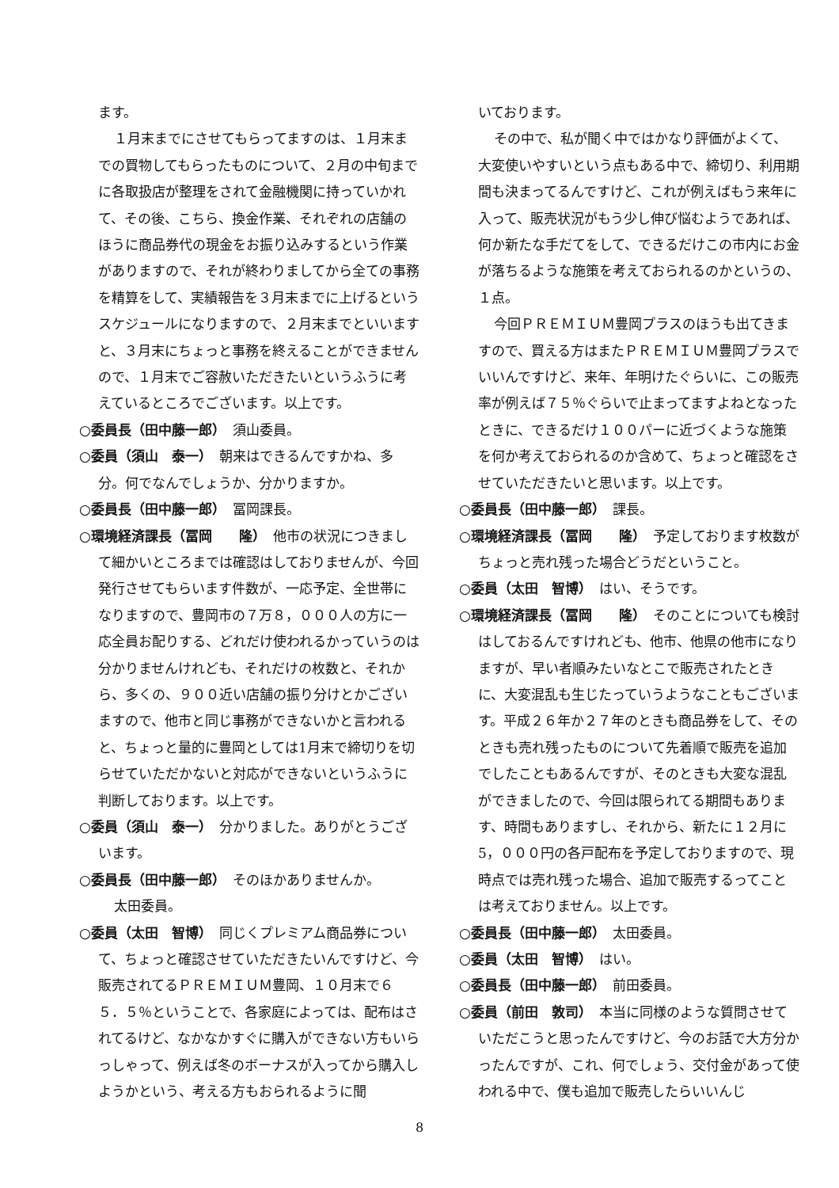ます。
１月末までにさせてもらってますのは、１月末までの買物してもらったものについて、２月の中旬までに各取扱店が整理をされて金融機関に持っていかれて、その後、こちら、換金作業、それぞれの店舗のほうに商品券代の現金をお振り込みするという作業がありますので、それが終わりましてから全ての事務を精算をして、実績報告を３月末までに上げるというスケジュールになりますので、２月末までといいますと、３月末にちょっと事務を終えることができませんので、１月末でご容赦いただきたいというふうに考えているところでございます。以上です。
○委員長（田中藤一郎）　須山委員。
○委員（須山　泰一）　朝来はできるんですかね、多分。何でなんでしょうか、分かりますか。
○委員長（田中藤一郎）　冨岡課長。
○環境経済課長（冨岡　　隆）　他市の状況につきまして細かいところまでは確認はしておりませんが、今回発行させてもらいます件数が、一応予定、全世帯になりますので、豊岡市の７万８，０００人の方に一応全員お配りする、どれだけ使われるかっていうのは分かりませんけれども、それだけの枚数と、それから、多くの、９００近い店舗の振り分けとかございますので、他市と同じ事務ができないかと言われると、ちょっと量的に豊岡としては1月末で締切りを切らせていただかないと対応ができないというふうに判断しております。以上です。
○委員（須山　泰一）　分かりました。ありがとうございます。
○委員長（田中藤一郎）　そのほかありませんか。
太田委員。
○委員（太田　智博）　同じくプレミアム商品券について、ちょっと確認させていただきたいんですけど、今販売されてるＰＲＥＭＩＵＭ豊岡、１０月末で６５．５％ということで、各家庭によっては、配布はされてるけど、なかなかすぐに購入ができない方もいらっしゃって、例えば冬のボーナスが入ってから購入しようかという、考える方もおられるように聞
いております。
その中で、私が聞く中ではかなり評価がよくて、大変使いやすいという点もある中で、締切り、利用期間も決まってるんですけど、これが例えばもう来年に入って、販売状況がもう少し伸び悩むようであれば、何か新たな手だてをして、できるだけこの市内にお金が落ちるような施策を考えておられるのかというの、１点。
今回ＰＲＥＭＩＵＭ豊岡プラスのほうも出てきますので、買える方はまたＰＲＥＭＩＵＭ豊岡プラスでいいんですけど、来年、年明けたぐらいに、この販売率が例えば７５％ぐらいで止まってますよねとなったときに、できるだけ１００パーに近づくような施策を何か考えておられるのか含めて、ちょっと確認をさせていただきたいと思います。以上です。
○委員長（田中藤一郎）　課長。
○環境経済課長（冨岡　　隆）　予定しております枚数がちょっと売れ残った場合どうだということ。
○委員（太田　智博）　はい、そうです。
○環境経済課長（冨岡　　隆）　そのことについても検討はしておるんですけれども、他市、他県の他市になりますが、早い者順みたいなとこで販売されたときに、大変混乱も生じたっていうようなこともございます。平成２６年か２７年のときも商品券をして、そのときも売れ残ったものについて先着順で販売を追加でしたこともあるんですが、そのときも大変な混乱ができましたので、今回は限られてる期間もあります、時間もありますし、それから、新たに１２月に5，０００円の各戸配布を予定しておりますので、現時点では売れ残った場合、追加で販売するってことは考えておりません。以上です。
○委員長（田中藤一郎）　太田委員。
○委員（太田　智博）　はい。
○委員長（田中藤一郎）　前田委員。
○委員（前田　敦司）　本当に同様のような質問させていただこうと思ったんですけど、今のお話で大方分かったんですが、これ、何でしょう、交付金があって使われる中で、僕も追加で販売したらいいんじ
8